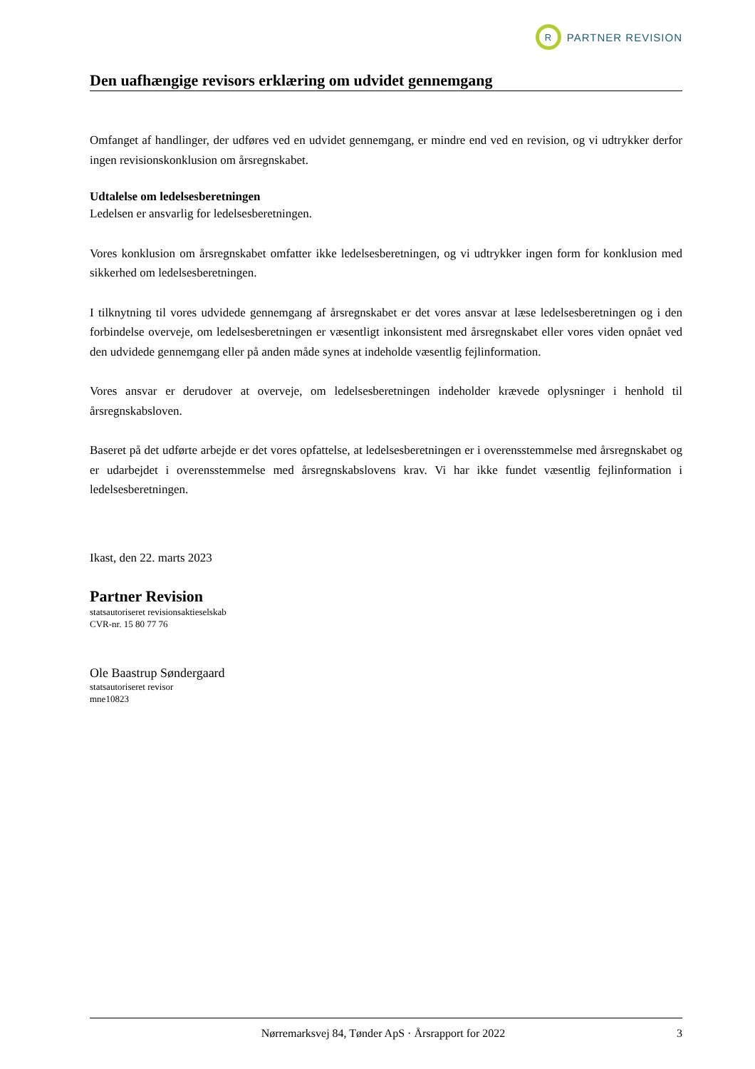R
PARTNER REVISION
Den uafhængige revisors erklæring om udvidet gennemgang
Omfanget af handlinger, der udføres ved en udvidet gennemgang, er mindre end ved en revision, og vi udtrykker derfor ingen revisionskonklusion om årsregnskabet.
Udtalelse om ledelsesberetningen
Ledelsen er ansvarlig for ledelsesberetningen.
Vores konklusion om årsregnskabet omfatter ikke ledelsesberetningen, og vi udtrykker ingen form for konklusion med sikkerhed om ledelsesberetningen.
I tilknytning til vores udvidede gennemgang af årsregnskabet er det vores ansvar at læse ledelsesberetningen og i den forbindelse overveje, om ledelsesberetningen er væsentligt inkonsistent med årsregnskabet eller vores viden opnået ved den udvidede gennemgang eller på anden måde synes at indeholde væsentlig fejlinformation.
Vores ansvar er derudover at overveje, om ledelsesberetningen indeholder krævede oplysninger i henhold til årsregnskabsloven.
Baseret på det udførte arbejde er det vores opfattelse, at ledelsesberetningen er i overensstemmelse med årsregnskabet og er udarbejdet i overensstemmelse med årsregnskabslovens krav. Vi har ikke fundet væsentlig fejlinformation i ledelsesberetningen.
Ikast, den 22. marts 2023
Partner Revision
statsautoriseret revisionsaktieselskab
CVR-nr. 15 80 77 76
Ole Baastrup Søndergaard
statsautoriseret revisor
mne10823
Nørremarksvej 84, Tønder ApS · Årsrapport for 2022 3